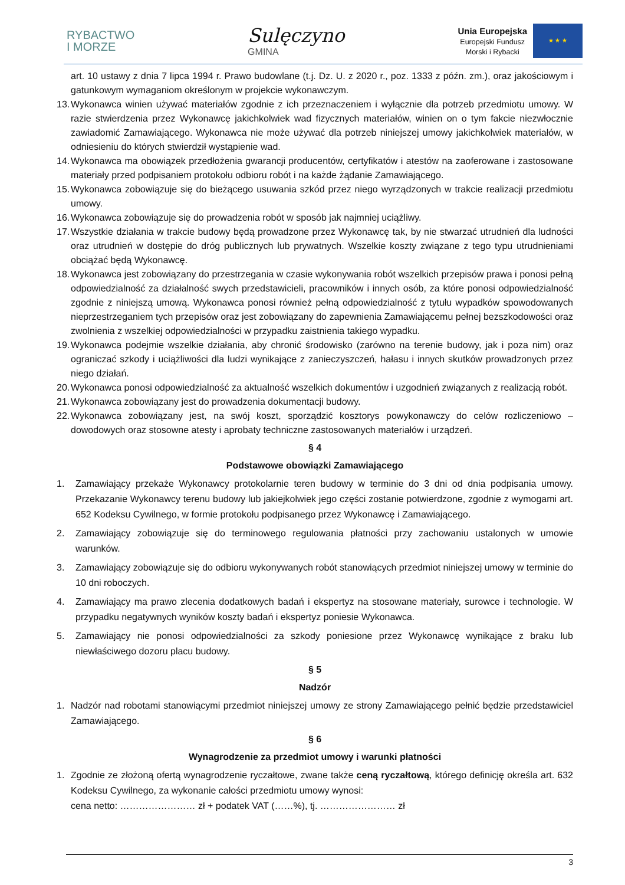RYBACTWO
I MORZE
Sulęczyno
GMINA
Unia Europejska
Europejski Fundusz
Morski i Rybacki
★ ★ ★
art. 10 ustawy z dnia 7 lipca 1994 r. Prawo budowlane (t.j. Dz. U. z 2020 r., poz. 1333 z późn. zm.), oraz jakościowym i gatunkowym wymaganiom określonym w projekcie wykonawczym.
13. Wykonawca winien używać materiałów zgodnie z ich przeznaczeniem i wyłącznie dla potrzeb przedmiotu umowy. W razie stwierdzenia przez Wykonawcę jakichkolwiek wad fizycznych materiałów, winien on o tym fakcie niezwłocznie zawiadomić Zamawiającego. Wykonawca nie może używać dla potrzeb niniejszej umowy jakichkolwiek materiałów, w odniesieniu do których stwierdził wystąpienie wad.
14. Wykonawca ma obowiązek przedłożenia gwarancji producentów, certyfikatów i atestów na zaoferowane i zastosowane materiały przed podpisaniem protokołu odbioru robót i na każde żądanie Zamawiającego.
15. Wykonawca zobowiązuje się do bieżącego usuwania szkód przez niego wyrządzonych w trakcie realizacji przedmiotu umowy.
16. Wykonawca zobowiązuje się do prowadzenia robót w sposób jak najmniej uciążliwy.
17. Wszystkie działania w trakcie budowy będą prowadzone przez Wykonawcę tak, by nie stwarzać utrudnień dla ludności oraz utrudnień w dostępie do dróg publicznych lub prywatnych. Wszelkie koszty związane z tego typu utrudnieniami obciążać będą Wykonawcę.
18. Wykonawca jest zobowiązany do przestrzegania w czasie wykonywania robót wszelkich przepisów prawa i ponosi pełną odpowiedzialność za działalność swych przedstawicieli, pracowników i innych osób, za które ponosi odpowiedzialność zgodnie z niniejszą umową. Wykonawca ponosi również pełną odpowiedzialność z tytułu wypadków spowodowanych nieprzestrzeganiem tych przepisów oraz jest zobowiązany do zapewnienia Zamawiającemu pełnej bezszkodowości oraz zwolnienia z wszelkiej odpowiedzialności w przypadku zaistnienia takiego wypadku.
19. Wykonawca podejmie wszelkie działania, aby chronić środowisko (zarówno na terenie budowy, jak i poza nim) oraz ograniczać szkody i uciążliwości dla ludzi wynikające z zanieczyszczeń, hałasu i innych skutków prowadzonych przez niego działań.
20. Wykonawca ponosi odpowiedzialność za aktualność wszelkich dokumentów i uzgodnień związanych z realizacją robót.
21. Wykonawca zobowiązany jest do prowadzenia dokumentacji budowy.
22. Wykonawca zobowiązany jest, na swój koszt, sporządzić kosztorys powykonawczy do celów rozliczeniowo – dowodowych oraz stosowne atesty i aprobaty techniczne zastosowanych materiałów i urządzeń.
§ 4
Podstawowe obowiązki Zamawiającego
1. Zamawiający przekaże Wykonawcy protokolarnie teren budowy w terminie do 3 dni od dnia podpisania umowy. Przekazanie Wykonawcy terenu budowy lub jakiejkolwiek jego części zostanie potwierdzone, zgodnie z wymogami art. 652 Kodeksu Cywilnego, w formie protokołu podpisanego przez Wykonawcę i Zamawiającego.
2. Zamawiający zobowiązuje się do terminowego regulowania płatności przy zachowaniu ustalonych w umowie warunków.
3. Zamawiający zobowiązuje się do odbioru wykonywanych robót stanowiących przedmiot niniejszej umowy w terminie do 10 dni roboczych.
4. Zamawiający ma prawo zlecenia dodatkowych badań i ekspertyz na stosowane materiały, surowce i technologie. W przypadku negatywnych wyników koszty badań i ekspertyz poniesie Wykonawca.
5. Zamawiający nie ponosi odpowiedzialności za szkody poniesione przez Wykonawcę wynikające z braku lub niewłaściwego dozoru placu budowy.
§ 5
Nadzór
1. Nadzór nad robotami stanowiącymi przedmiot niniejszej umowy ze strony Zamawiającego pełnić będzie przedstawiciel Zamawiającego.
§ 6
Wynagrodzenie za przedmiot umowy i warunki płatności
1. Zgodnie ze złożoną ofertą wynagrodzenie ryczałtowe, zwane także ceną ryczałtową, którego definicję określa art. 632 Kodeksu Cywilnego, za wykonanie całości przedmiotu umowy wynosi:
cena netto: …………………… zł + podatek VAT (……%), tj. …………………… zł
3